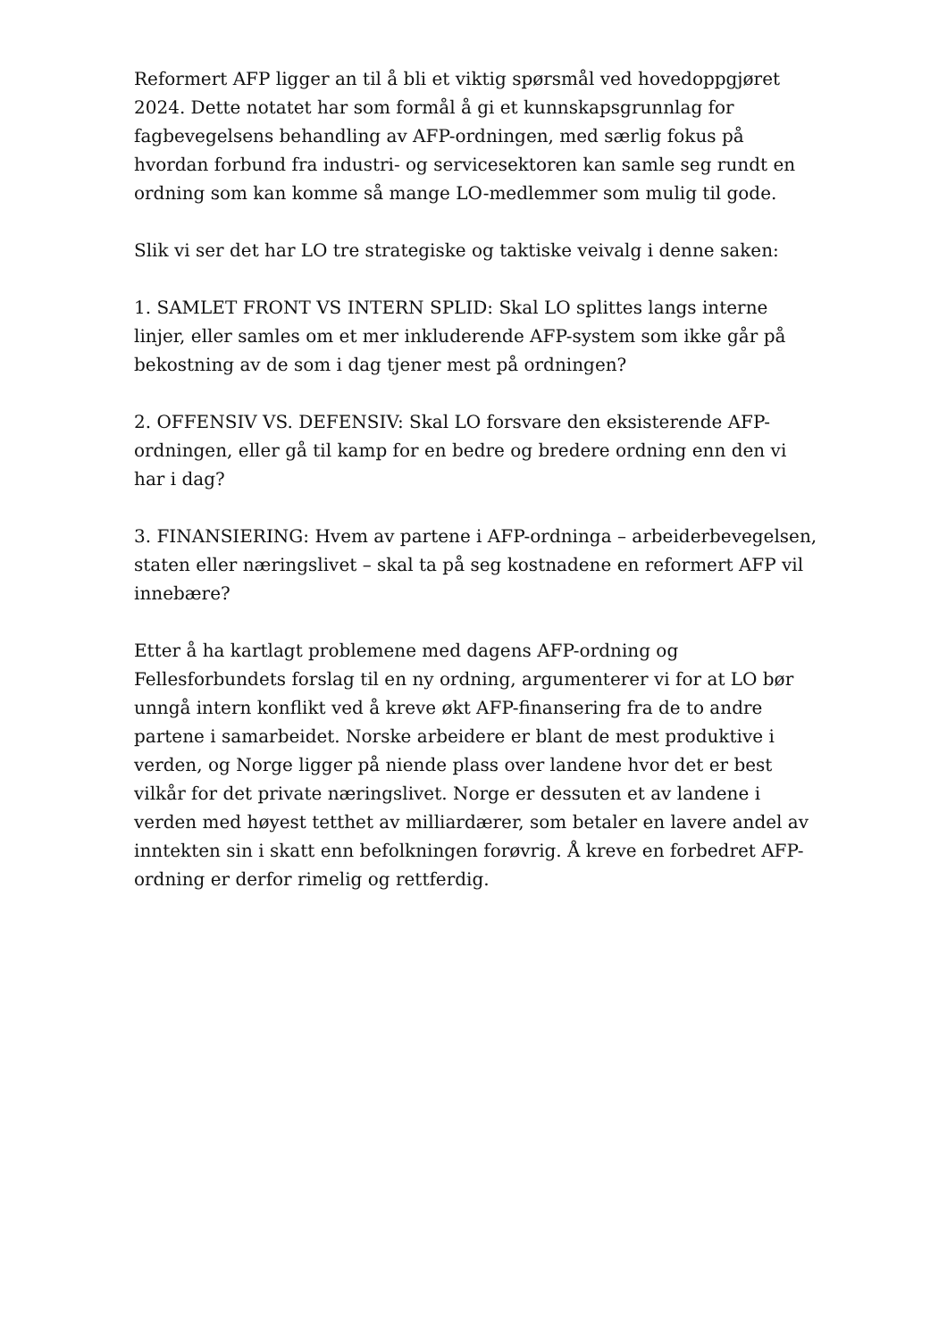Reformert AFP ligger an til å bli et viktig spørsmål ved hovedoppgjøret 2024. Dette notatet har som formål å gi et kunnskapsgrunnlag for fagbevegelsens behandling av AFP-ordningen, med særlig fokus på hvordan forbund fra industri- og servicesektoren kan samle seg rundt en ordning som kan komme så mange LO-medlemmer som mulig til gode.
Slik vi ser det har LO tre strategiske og taktiske veivalg i denne saken:
1. SAMLET FRONT VS INTERN SPLID: Skal LO splittes langs interne linjer, eller samles om et mer inkluderende AFP-system som ikke går på bekostning av de som i dag tjener mest på ordningen?
2. OFFENSIV VS. DEFENSIV: Skal LO forsvare den eksisterende AFP-ordningen, eller gå til kamp for en bedre og bredere ordning enn den vi har i dag?
3. FINANSIERING: Hvem av partene i AFP-ordninga – arbeiderbevegelsen, staten eller næringslivet – skal ta på seg kostnadene en reformert AFP vil innebære?
Etter å ha kartlagt problemene med dagens AFP-ordning og Fellesforbundets forslag til en ny ordning, argumenterer vi for at LO bør unngå intern konflikt ved å kreve økt AFP-finansering fra de to andre partene i samarbeidet. Norske arbeidere er blant de mest produktive i verden, og Norge ligger på niende plass over landene hvor det er best vilkår for det private næringslivet. Norge er dessuten et av landene i verden med høyest tetthet av milliardærer, som betaler en lavere andel av inntekten sin i skatt enn befolkningen forøvrig. Å kreve en forbedret AFP-ordning er derfor rimelig og rettferdig.